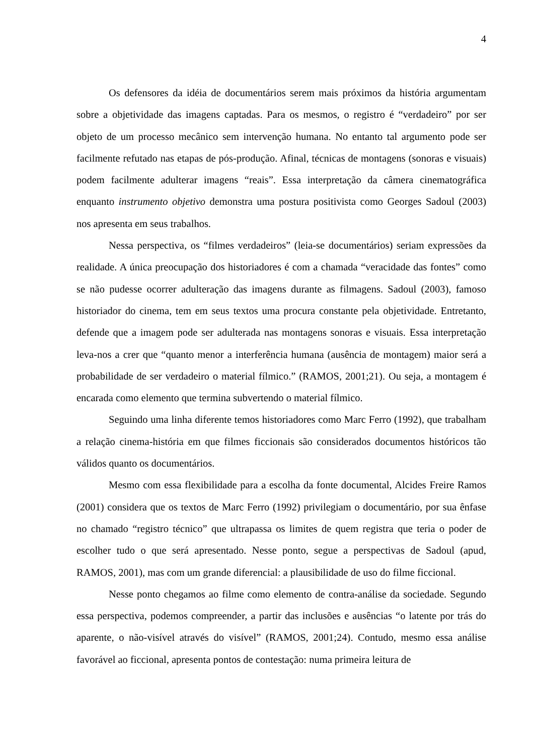4
Os defensores da idéia de documentários serem mais próximos da história argumentam sobre a objetividade das imagens captadas. Para os mesmos, o registro é “verdadeiro” por ser objeto de um processo mecânico sem intervenção humana. No entanto tal argumento pode ser facilmente refutado nas etapas de pós-produção. Afinal, técnicas de montagens (sonoras e visuais) podem facilmente adulterar imagens “reais”. Essa interpretação da câmera cinematográfica enquanto instrumento objetivo demonstra uma postura positivista como Georges Sadoul (2003) nos apresenta em seus trabalhos.
Nessa perspectiva, os “filmes verdadeiros” (leia-se documentários) seriam expressões da realidade. A única preocupação dos historiadores é com a chamada “veracidade das fontes” como se não pudesse ocorrer adulteração das imagens durante as filmagens. Sadoul (2003), famoso historiador do cinema, tem em seus textos uma procura constante pela objetividade. Entretanto, defende que a imagem pode ser adulterada nas montagens sonoras e visuais. Essa interpretação leva-nos a crer que “quanto menor a interferência humana (ausência de montagem) maior será a probabilidade de ser verdadeiro o material fílmico.” (RAMOS, 2001;21). Ou seja, a montagem é encarada como elemento que termina subvertendo o material fílmico.
Seguindo uma linha diferente temos historiadores como Marc Ferro (1992), que trabalham a relação cinema-história em que filmes ficcionais são considerados documentos históricos tão válidos quanto os documentários.
Mesmo com essa flexibilidade para a escolha da fonte documental, Alcides Freire Ramos (2001) considera que os textos de Marc Ferro (1992) privilegiam o documentário, por sua ênfase no chamado “registro técnico” que ultrapassa os limites de quem registra que teria o poder de escolher tudo o que será apresentado. Nesse ponto, segue a perspectivas de Sadoul (apud, RAMOS, 2001), mas com um grande diferencial: a plausibilidade de uso do filme ficcional.
Nesse ponto chegamos ao filme como elemento de contra-análise da sociedade. Segundo essa perspectiva, podemos compreender, a partir das inclusões e ausências “o latente por trás do aparente, o não-visível através do visível” (RAMOS, 2001;24). Contudo, mesmo essa análise favorável ao ficcional, apresenta pontos de contestação: numa primeira leitura de